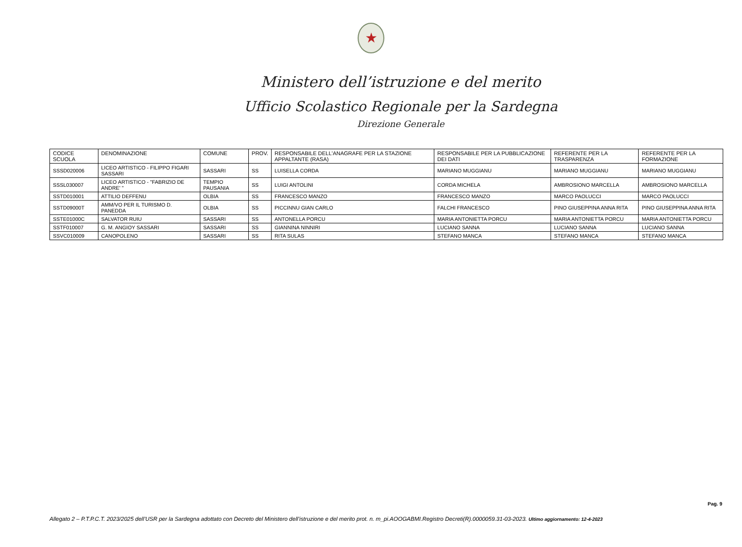★
Ministero dell’istruzione e del merito
Ufficio Scolastico Regionale per la Sardegna
Direzione Generale
| CODICE SCUOLA | DENOMINAZIONE | COMUNE | PROV. | RESPONSABILE DELL'ANAGRAFE PER LA STAZIONE APPALTANTE (RASA) | RESPONSABILE PER LA PUBBLICAZIONE DEI DATI | REFERENTE PER LA TRASPARENZA | REFERENTE PER LA FORMAZIONE |
| --- | --- | --- | --- | --- | --- | --- | --- |
| SSSD020006 | LICEO ARTISTICO - FILIPPO FIGARI SASSARI | SASSARI | SS | LUISELLA CORDA | MARIANO MUGGIANU | MARIANO MUGGIANU | MARIANO MUGGIANU |
| SSSL030007 | LICEO ARTISTICO - "FABRIZIO DE ANDRE' " | TEMPIO PAUSANIA | SS | LUIGI ANTOLINI | CORDA MICHELA | AMBROSIONO MARCELLA | AMBROSIONO MARCELLA |
| SSTD010001 | ATTILIO DEFFENU | OLBIA | SS | FRANCESCO MANZO | FRANCESCO MANZO | MARCO PAOLUCCI | MARCO PAOLUCCI |
| SSTD09000T | AMM/VO PER IL TURISMO D. PANEDDA | OLBIA | SS | PICCINNU GIAN CARLO | FALCHI FRANCESCO | PINO GIUSEPPINA ANNA RITA | PINO GIUSEPPINA ANNA RITA |
| SSTE01000C | SALVATOR RUIU | SASSARI | SS | ANTONELLA PORCU | MARIA ANTONIETTA PORCU | MARIA ANTONIETTA PORCU | MARIA ANTONIETTA PORCU |
| SSTF010007 | G. M. ANGIOY SASSARI | SASSARI | SS | GIANNINA NINNIRI | LUCIANO SANNA | LUCIANO SANNA | LUCIANO SANNA |
| SSVC010009 | CANOPOLENO | SASSARI | SS | RITA SULAS | STEFANO MANCA | STEFANO MANCA | STEFANO MANCA |
Pag. 9
Allegato 2 – P.T.P.C.T. 2023/2025 dell’USR per la Sardegna adottato con Decreto del Ministero dell’istruzione e del merito prot. n. m_pi.AOOGABMI.Registro Decreti(R).0000059.31-03-2023. Ultimo aggiornamento: 12-4-2023